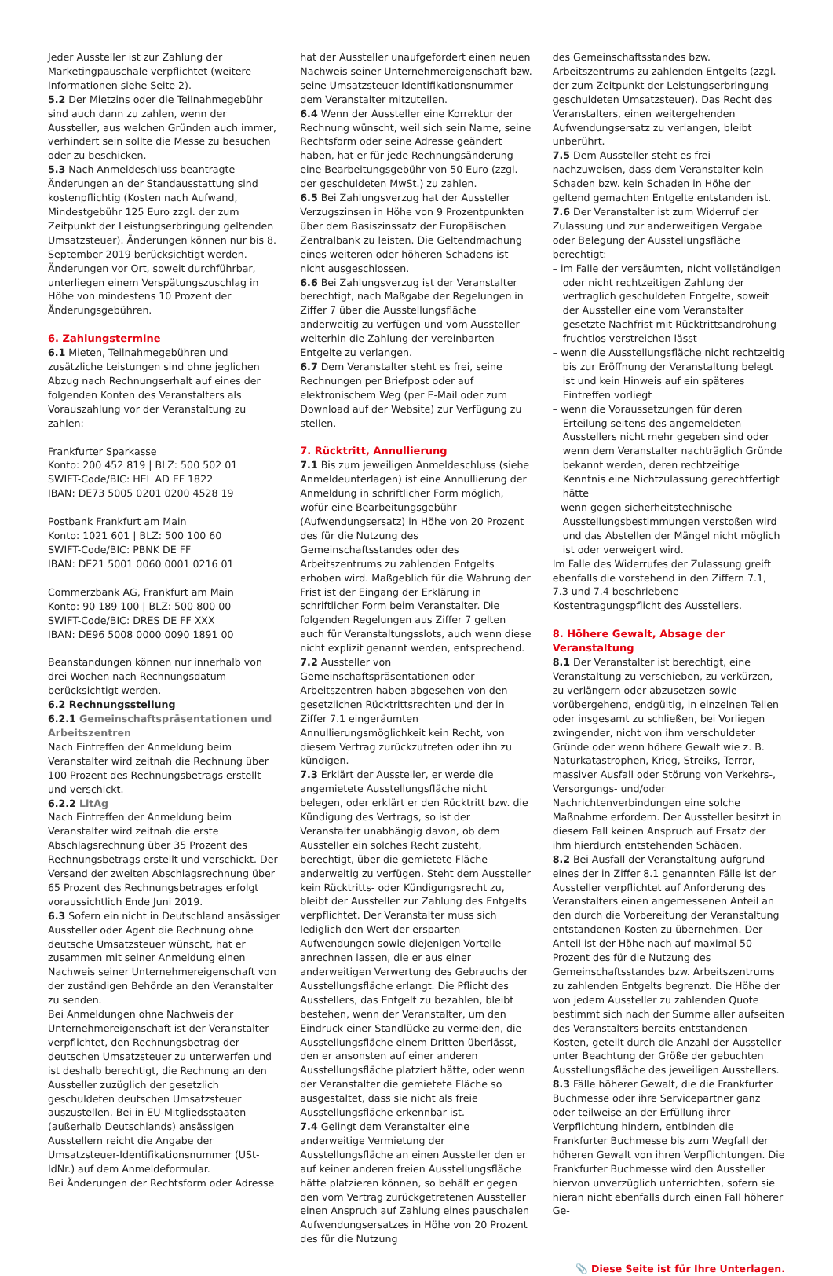Jeder Aussteller ist zur Zahlung der Marketingpauschale verpflichtet (weitere Informationen siehe Seite 2).
5.2 Der Mietzins oder die Teilnahmegebühr sind auch dann zu zahlen, wenn der Aussteller, aus welchen Gründen auch immer, verhindert sein sollte die Messe zu besuchen oder zu beschicken.
5.3 Nach Anmeldeschluss beantragte Änderungen an der Standausstattung sind kostenpflichtig (Kosten nach Aufwand, Mindestgebühr 125 Euro zzgl. der zum Zeitpunkt der Leistungserbringung geltenden Umsatzsteuer). Änderungen können nur bis 8. September 2019 berücksichtigt werden. Änderungen vor Ort, soweit durchführbar, unterliegen einem Verspätungszuschlag in Höhe von mindestens 10 Prozent der Änderungsgebühren.
6. Zahlungstermine
6.1 Mieten, Teilnahmegebühren und zusätzliche Leistungen sind ohne jeglichen Abzug nach Rechnungserhalt auf eines der folgenden Konten des Veranstalters als Vorauszahlung vor der Veranstaltung zu zahlen:
Frankfurter Sparkasse
Konto: 200 452 819 | BLZ: 500 502 01
SWIFT-Code/BIC: HEL AD EF 1822
IBAN: DE73 5005 0201 0200 4528 19
Postbank Frankfurt am Main
Konto: 1021 601 | BLZ: 500 100 60
SWIFT-Code/BIC: PBNK DE FF
IBAN: DE21 5001 0060 0001 0216 01
Commerzbank AG, Frankfurt am Main
Konto: 90 189 100 | BLZ: 500 800 00
SWIFT-Code/BIC: DRES DE FF XXX
IBAN: DE96 5008 0000 0090 1891 00
Beanstandungen können nur innerhalb von drei Wochen nach Rechnungsdatum berücksichtigt werden.
6.2 Rechnungsstellung
6.2.1 Gemeinschaftspräsentationen und Arbeitszentren
Nach Eintreffen der Anmeldung beim Veranstalter wird zeitnah die Rechnung über 100 Prozent des Rechnungsbetrags erstellt und verschickt.
6.2.2 LitAg
Nach Eintreffen der Anmeldung beim Veranstalter wird zeitnah die erste Abschlagsrechnung über 35 Prozent des Rechnungsbetrags erstellt und verschickt. Der Versand der zweiten Abschlagsrechnung über 65 Prozent des Rechnungsbetrages erfolgt voraussichtlich Ende Juni 2019.
6.3 Sofern ein nicht in Deutschland ansässiger Aussteller oder Agent die Rechnung ohne deutsche Umsatzsteuer wünscht, hat er zusammen mit seiner Anmeldung einen Nachweis seiner Unternehmereigenschaft von der zuständigen Behörde an den Veranstalter zu senden.
Bei Anmeldungen ohne Nachweis der Unternehmereigenschaft ist der Veranstalter verpflichtet, den Rechnungsbetrag der deutschen Umsatzsteuer zu unterwerfen und ist deshalb berechtigt, die Rechnung an den Aussteller zuzüglich der gesetzlich geschuldeten deutschen Umsatzsteuer auszustellen. Bei in EU-Mitgliedsstaaten (außerhalb Deutschlands) ansässigen Ausstellern reicht die Angabe der Umsatzsteuer-Identifikationsnummer (USt-IdNr.) auf dem Anmeldeformular.
Bei Änderungen der Rechtsform oder Adresse
hat der Aussteller unaufgefordert einen neuen Nachweis seiner Unternehmereigenschaft bzw. seine Umsatzsteuer-Identifikationsnummer dem Veranstalter mitzuteilen.
6.4 Wenn der Aussteller eine Korrektur der Rechnung wünscht, weil sich sein Name, seine Rechtsform oder seine Adresse geändert haben, hat er für jede Rechnungsänderung eine Bearbeitungsgebühr von 50 Euro (zzgl. der geschuldeten MwSt.) zu zahlen.
6.5 Bei Zahlungsverzug hat der Aussteller Verzugszinsen in Höhe von 9 Prozentpunkten über dem Basiszinssatz der Europäischen Zentralbank zu leisten. Die Geltendmachung eines weiteren oder höheren Schadens ist nicht ausgeschlossen.
6.6 Bei Zahlungsverzug ist der Veranstalter berechtigt, nach Maßgabe der Regelungen in Ziffer 7 über die Ausstellungsfläche anderweitig zu verfügen und vom Aussteller weiterhin die Zahlung der vereinbarten Entgelte zu verlangen.
6.7 Dem Veranstalter steht es frei, seine Rechnungen per Briefpost oder auf elektronischem Weg (per E-Mail oder zum Download auf der Website) zur Verfügung zu stellen.
7. Rücktritt, Annullierung
7.1 Bis zum jeweiligen Anmeldeschluss (siehe Anmeldeunterlagen) ist eine Annullierung der Anmeldung in schriftlicher Form möglich, wofür eine Bearbeitungsgebühr (Aufwendungsersatz) in Höhe von 20 Prozent des für die Nutzung des Gemeinschaftsstandes oder des Arbeitszentrums zu zahlenden Entgelts erhoben wird. Maßgeblich für die Wahrung der Frist ist der Eingang der Erklärung in schriftlicher Form beim Veranstalter. Die folgenden Regelungen aus Ziffer 7 gelten auch für Veranstaltungsslots, auch wenn diese nicht explizit genannt werden, entsprechend.
7.2 Aussteller von Gemeinschaftspräsentationen oder Arbeitszentren haben abgesehen von den gesetzlichen Rücktrittsrechten und der in Ziffer 7.1 eingeräumten Annullierungsmöglichkeit kein Recht, von diesem Vertrag zurückzutreten oder ihn zu kündigen.
7.3 Erklärt der Aussteller, er werde die angemietete Ausstellungsfläche nicht belegen, oder erklärt er den Rücktritt bzw. die Kündigung des Vertrags, so ist der Veranstalter unabhängig davon, ob dem Aussteller ein solches Recht zusteht, berechtigt, über die gemietete Fläche anderweitig zu verfügen. Steht dem Aussteller kein Rücktritts- oder Kündigungsrecht zu, bleibt der Aussteller zur Zahlung des Entgelts verpflichtet. Der Veranstalter muss sich lediglich den Wert der ersparten Aufwendungen sowie diejenigen Vorteile anrechnen lassen, die er aus einer anderweitigen Verwertung des Gebrauchs der Ausstellungsfläche erlangt. Die Pflicht des Ausstellers, das Entgelt zu bezahlen, bleibt bestehen, wenn der Veranstalter, um den Eindruck einer Standlücke zu vermeiden, die Ausstellungsfläche einem Dritten überlässt, den er ansonsten auf einer anderen Ausstellungsfläche platziert hätte, oder wenn der Veranstalter die gemietete Fläche so ausgestaltet, dass sie nicht als freie Ausstellungsfläche erkennbar ist.
7.4 Gelingt dem Veranstalter eine anderweitige Vermietung der Ausstellungsfläche an einen Aussteller den er auf keiner anderen freien Ausstellungsfläche hätte platzieren können, so behält er gegen den vom Vertrag zurückgetretenen Aussteller einen Anspruch auf Zahlung eines pauschalen Aufwendungsersatzes in Höhe von 20 Prozent des für die Nutzung
des Gemeinschaftsstandes bzw. Arbeitszentrums zu zahlenden Entgelts (zzgl. der zum Zeitpunkt der Leistungserbringung geschuldeten Umsatzsteuer). Das Recht des Veranstalters, einen weitergehenden Aufwendungsersatz zu verlangen, bleibt unberührt.
7.5 Dem Aussteller steht es frei nachzuweisen, dass dem Veranstalter kein Schaden bzw. kein Schaden in Höhe der geltend gemachten Entgelte entstanden ist.
7.6 Der Veranstalter ist zum Widerruf der Zulassung und zur anderweitigen Vergabe oder Belegung der Ausstellungsfläche berechtigt:
– im Falle der versäumten, nicht vollständigen oder nicht rechtzeitigen Zahlung der vertraglich geschuldeten Entgelte, soweit der Aussteller eine vom Veranstalter gesetzte Nachfrist mit Rücktrittsandrohung fruchtlos verstreichen lässt
– wenn die Ausstellungsfläche nicht rechtzeitig bis zur Eröffnung der Veranstaltung belegt ist und kein Hinweis auf ein späteres Eintreffen vorliegt
– wenn die Voraussetzungen für deren Erteilung seitens des angemeldeten Ausstellers nicht mehr gegeben sind oder wenn dem Veranstalter nachträglich Gründe bekannt werden, deren rechtzeitige Kenntnis eine Nichtzulassung gerechtfertigt hätte
– wenn gegen sicherheitstechnische Ausstellungsbestimmungen verstoßen wird und das Abstellen der Mängel nicht möglich ist oder verweigert wird.
Im Falle des Widerrufes der Zulassung greift ebenfalls die vorstehend in den Ziffern 7.1, 7.3 und 7.4 beschriebene Kostentragungspflicht des Ausstellers.
8. Höhere Gewalt, Absage der Veranstaltung
8.1 Der Veranstalter ist berechtigt, eine Veranstaltung zu verschieben, zu verkürzen, zu verlängern oder abzusetzen sowie vorübergehend, endgültig, in einzelnen Teilen oder insgesamt zu schließen, bei Vorliegen zwingender, nicht von ihm verschuldeter Gründe oder wenn höhere Gewalt wie z. B. Naturkatastrophen, Krieg, Streiks, Terror, massiver Ausfall oder Störung von Verkehrs-, Versorgungs- und/oder Nachrichtenverbindungen eine solche Maßnahme erfordern. Der Aussteller besitzt in diesem Fall keinen Anspruch auf Ersatz der ihm hierdurch entstehenden Schäden.
8.2 Bei Ausfall der Veranstaltung aufgrund eines der in Ziffer 8.1 genannten Fälle ist der Aussteller verpflichtet auf Anforderung des Veranstalters einen angemessenen Anteil an den durch die Vorbereitung der Veranstaltung entstandenen Kosten zu übernehmen. Der Anteil ist der Höhe nach auf maximal 50 Prozent des für die Nutzung des Gemeinschaftsstandes bzw. Arbeitszentrums zu zahlenden Entgelts begrenzt. Die Höhe der von jedem Aussteller zu zahlenden Quote bestimmt sich nach der Summe aller aufseiten des Veranstalters bereits entstandenen Kosten, geteilt durch die Anzahl der Aussteller unter Beachtung der Größe der gebuchten Ausstellungsfläche des jeweiligen Ausstellers.
8.3 Fälle höherer Gewalt, die die Frankfurter Buchmesse oder ihre Servicepartner ganz oder teilweise an der Erfüllung ihrer Verpflichtung hindern, entbinden die Frankfurter Buchmesse bis zum Wegfall der höheren Gewalt von ihren Verpflichtungen. Die Frankfurter Buchmesse wird den Aussteller hiervon unverzüglich unterrichten, sofern sie hieran nicht ebenfalls durch einen Fall höherer Ge-
📎 Diese Seite ist für Ihre Unterlagen.